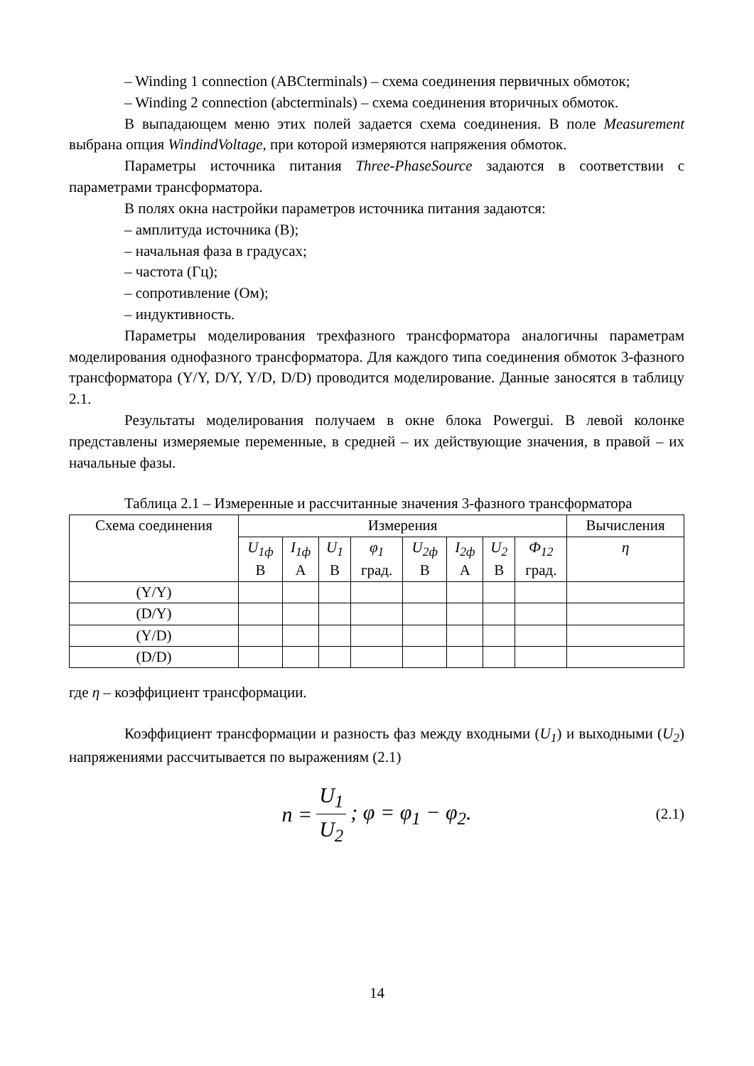– Winding 1 connection (ABCterminals) – схема соединения первичных обмоток;
– Winding 2 connection (abcterminals) – схема соединения вторичных обмоток.
В выпадающем меню этих полей задается схема соединения. В поле Measurement выбрана опция WindindVoltage, при которой измеряются напряжения обмоток.
Параметры источника питания Three-PhaseSource задаются в соответствии с параметрами трансформатора.
В полях окна настройки параметров источника питания задаются:
– амплитуда источника (В);
– начальная фаза в градусах;
– частота (Гц);
– сопротивление (Ом);
– индуктивность.
Параметры моделирования трехфазного трансформатора аналогичны параметрам моделирования однофазного трансформатора. Для каждого типа соединения обмоток 3-фазного трансформатора (Y/Y, D/Y, Y/D, D/D) проводится моделирование. Данные заносятся в таблицу 2.1.
Результаты моделирования получаем в окне блока Powergui. В левой колонке представлены измеряемые переменные, в средней – их действующие значения, в правой – их начальные фазы.
Таблица 2.1 – Измеренные и рассчитанные значения 3-фазного трансформатора
| Схема соединения | Измерения | | | | | | | | Вычисления |
| --- | --- | --- | --- | --- | --- | --- | --- | --- | --- |
| | U<sub>1ф</sub> В | I<sub>1ф</sub> А | U<sub>1</sub> В | φ<sub>1</sub> град. | U<sub>2ф</sub> В | I<sub>2ф</sub> А | U<sub>2</sub> В | Ф<sub>12</sub> град. | η |
| (Y/Y) | | | | | | | | | |
| (D/Y) | | | | | | | | | |
| (Y/D) | | | | | | | | | |
| (D/D) | | | | | | | | | |
где η – коэффициент трансформации.
Коэффициент трансформации и разность фаз между входными (U<sub>1</sub>) и выходными (U<sub>2</sub>) напряжениями рассчитывается по выражениям (2.1)
n = U<sub>1</sub> U<sub>2</sub>; φ = φ<sub>1</sub> − φ<sub>2</sub>. (2.1)
14